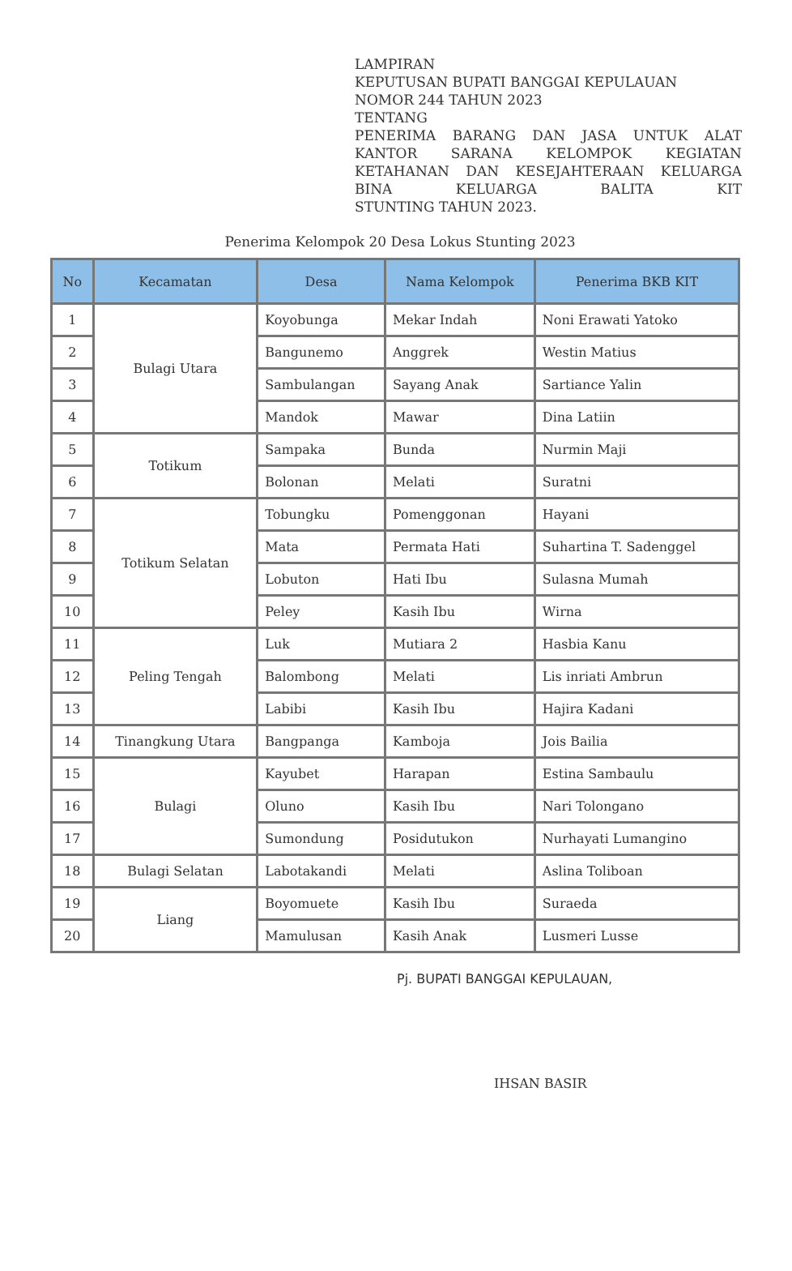LAMPIRAN
KEPUTUSAN BUPATI BANGGAI KEPULAUAN
NOMOR 244 TAHUN 2023
TENTANG
PENERIMA BARANG DAN JASA UNTUK ALAT KANTOR SARANA KELOMPOK KEGIATAN KETAHANAN DAN KESEJAHTERAAN KELUARGA BINA KELUARGA BALITA KIT
STUNTING TAHUN 2023.
Penerima Kelompok 20 Desa Lokus Stunting 2023
| No | Kecamatan | Desa | Nama Kelompok | Penerima BKB KIT |
| --- | --- | --- | --- | --- |
| 1 | Bulagi Utara | Koyobunga | Mekar Indah | Noni Erawati Yatoko |
| 2 | | Bangunemo | Anggrek | Westin Matius |
| 3 | | Sambulangan | Sayang Anak | Sartiance Yalin |
| 4 | | Mandok | Mawar | Dina Latiin |
| 5 | Totikum | Sampaka | Bunda | Nurmin Maji |
| 6 | | Bolonan | Melati | Suratni |
| 7 | Totikum Selatan | Tobungku | Pomenggonan | Hayani |
| 8 | | Mata | Permata Hati | Suhartina T. Sadenggel |
| 9 | | Lobuton | Hati Ibu | Sulasna Mumah |
| 10 | | Peley | Kasih Ibu | Wirna |
| 11 | Peling Tengah | Luk | Mutiara 2 | Hasbia Kanu |
| 12 | | Balombong | Melati | Lis inriati Ambrun |
| 13 | | Labibi | Kasih Ibu | Hajira Kadani |
| 14 | Tinangkung Utara | Bangpanga | Kamboja | Jois Bailia |
| 15 | Bulagi | Kayubet | Harapan | Estina Sambaulu |
| 16 | | Oluno | Kasih Ibu | Nari Tolongano |
| 17 | | Sumondung | Posidutukon | Nurhayati Lumangino |
| 18 | Bulagi Selatan | Labotakandi | Melati | Aslina Toliboan |
| 19 | Liang | Boyomuete | Kasih Ibu | Suraeda |
| 20 | | Mamulusan | Kasih Anak | Lusmeri Lusse |
Pj. BUPATI BANGGAI KEPULAUAN,
IHSAN BASIR